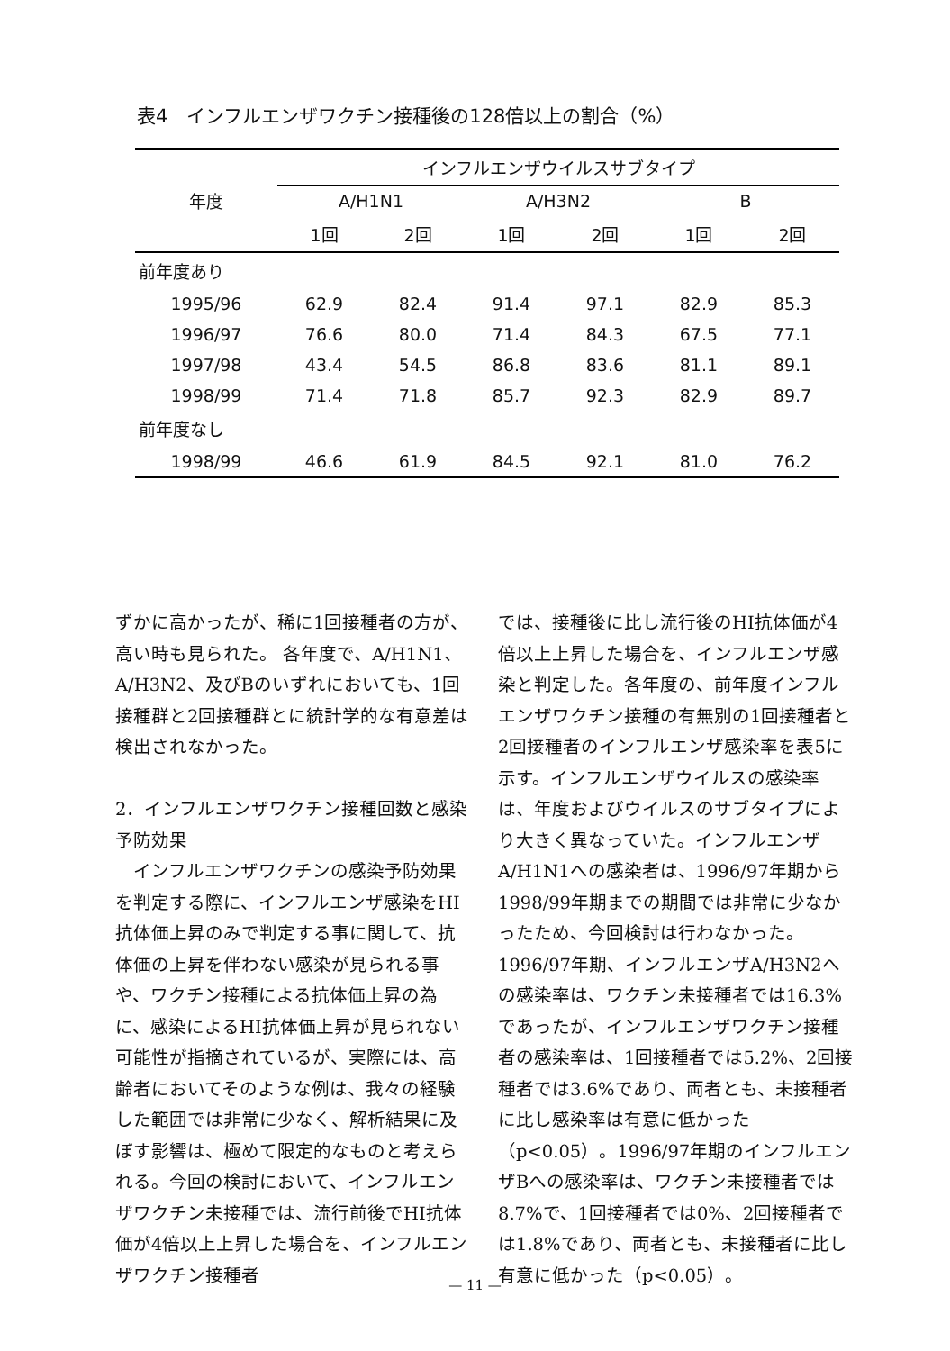表4　インフルエンザワクチン接種後の128倍以上の割合（%）
| 年度 | インフルエンザウイルスサブタイプ | | | | | |
| --- | --- | --- | --- | --- | --- | --- |
| | A/H1N1 | | A/H3N2 | | B | |
| | 1回 | 2回 | 1回 | 2回 | 1回 | 2回 |
| 前年度あり | | | | | | |
| 1995/96 | 62.9 | 82.4 | 91.4 | 97.1 | 82.9 | 85.3 |
| 1996/97 | 76.6 | 80.0 | 71.4 | 84.3 | 67.5 | 77.1 |
| 1997/98 | 43.4 | 54.5 | 86.8 | 83.6 | 81.1 | 89.1 |
| 1998/99 | 71.4 | 71.8 | 85.7 | 92.3 | 82.9 | 89.7 |
| 前年度なし | | | | | | |
| 1998/99 | 46.6 | 61.9 | 84.5 | 92.1 | 81.0 | 76.2 |
ずかに高かったが、稀に1回接種者の方が、高い時も見られた。 各年度で、A/H1N1、A/H3N2、及びBのいずれにおいても、1回接種群と2回接種群とに統計学的な有意差は検出されなかった。
2．インフルエンザワクチン接種回数と感染予防効果
　インフルエンザワクチンの感染予防効果を判定する際に、インフルエンザ感染をHI抗体価上昇のみで判定する事に関して、抗体価の上昇を伴わない感染が見られる事や、ワクチン接種による抗体価上昇の為に、感染によるHI抗体価上昇が見られない可能性が指摘されているが、実際には、高齢者においてそのような例は、我々の経験した範囲では非常に少なく、解析結果に及ぼす影響は、極めて限定的なものと考えられる。今回の検討において、インフルエンザワクチン未接種では、流行前後でHI抗体価が4倍以上上昇した場合を、インフルエンザワクチン接種者
では、接種後に比し流行後のHI抗体価が4倍以上上昇した場合を、インフルエンザ感染と判定した。各年度の、前年度インフルエンザワクチン接種の有無別の1回接種者と2回接種者のインフルエンザ感染率を表5に示す。インフルエンザウイルスの感染率は、年度およびウイルスのサブタイプにより大きく異なっていた。インフルエンザA/H1N1への感染者は、1996/97年期から1998/99年期までの期間では非常に少なかったため、今回検討は行わなかった。1996/97年期、インフルエンザA/H3N2への感染率は、ワクチン未接種者では16.3%であったが、インフルエンザワクチン接種者の感染率は、1回接種者では5.2%、2回接種者では3.6%であり、両者とも、未接種者に比し感染率は有意に低かった（p<0.05）。1996/97年期のインフルエンザBへの感染率は、ワクチン未接種者では8.7%で、1回接種者では0%、2回接種者では1.8%であり、両者とも、未接種者に比し有意に低かった（p<0.05）。
— 11 —